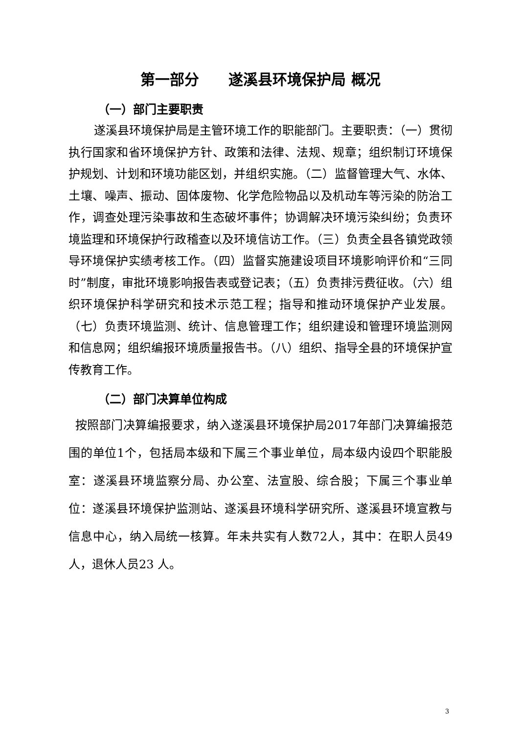第一部分　　遂溪县环境保护局 概况
（一）部门主要职责
遂溪县环境保护局是主管环境工作的职能部门。主要职责：（一）贯彻执行国家和省环境保护方针、政策和法律、法规、规章；组织制订环境保护规划、计划和环境功能区划，并组织实施。（二）监督管理大气、水体、土壤、噪声、振动、固体废物、化学危险物品以及机动车等污染的防治工作，调查处理污染事故和生态破坏事件；协调解决环境污染纠纷；负责环境监理和环境保护行政稽查以及环境信访工作。（三）负责全县各镇党政领导环境保护实绩考核工作。（四）监督实施建设项目环境影响评价和“三同时”制度，审批环境影响报告表或登记表；（五）负责排污费征收。（六）组织环境保护科学研究和技术示范工程；指导和推动环境保护产业发展。（七）负责环境监测、统计、信息管理工作；组织建设和管理环境监测网和信息网；组织编报环境质量报告书。（八）组织、指导全县的环境保护宣传教育工作。
（二）部门决算单位构成
按照部门决算编报要求，纳入遂溪县环境保护局2017年部门决算编报范围的单位1个，包括局本级和下属三个事业单位，局本级内设四个职能股室：遂溪县环境监察分局、办公室、法宣股、综合股；下属三个事业单位：遂溪县环境保护监测站、遂溪县环境科学研究所、遂溪县环境宣教与信息中心，纳入局统一核算。年未共实有人数72人，其中：在职人员49人，退休人员23 人。
3